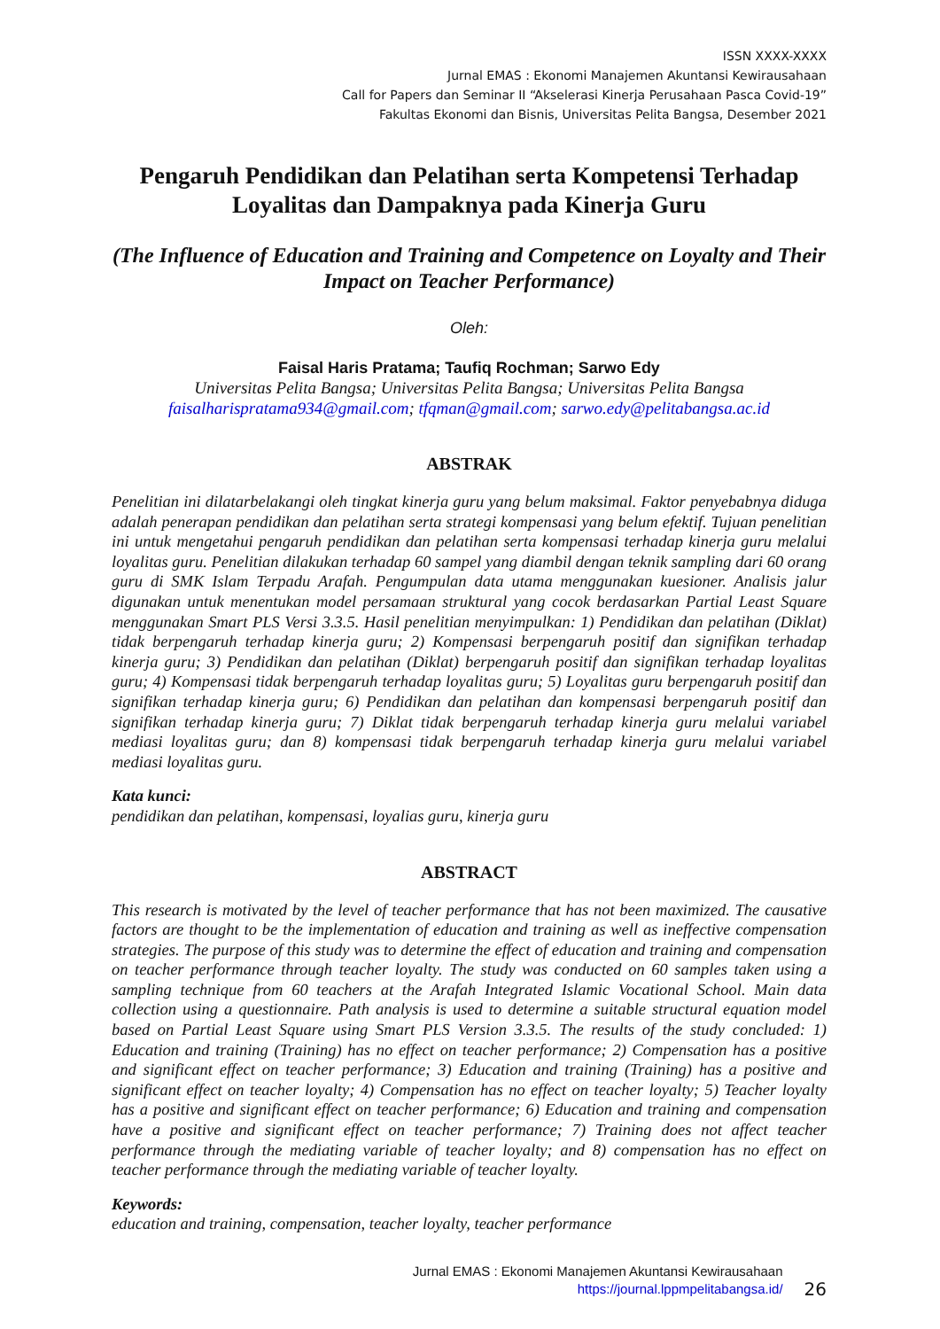ISSN XXXX-XXXX
Jurnal EMAS : Ekonomi Manajemen Akuntansi Kewirausahaan
Call for Papers dan Seminar II “Akselerasi Kinerja Perusahaan Pasca Covid-19”
Fakultas Ekonomi dan Bisnis, Universitas Pelita Bangsa, Desember 2021
Pengaruh Pendidikan dan Pelatihan serta Kompetensi Terhadap Loyalitas dan Dampaknya pada Kinerja Guru
(The Influence of Education and Training and Competence on Loyalty and Their Impact on Teacher Performance)
Oleh:
Faisal Haris Pratama; Taufiq Rochman; Sarwo Edy
Universitas Pelita Bangsa; Universitas Pelita Bangsa; Universitas Pelita Bangsa
faisalharispratama934@gmail.com; tfqman@gmail.com; sarwo.edy@pelitabangsa.ac.id
ABSTRAK
Penelitian ini dilatarbelakangi oleh tingkat kinerja guru yang belum maksimal. Faktor penyebabnya diduga adalah penerapan pendidikan dan pelatihan serta strategi kompensasi yang belum efektif. Tujuan penelitian ini untuk mengetahui pengaruh pendidikan dan pelatihan serta kompensasi terhadap kinerja guru melalui loyalitas guru. Penelitian dilakukan terhadap 60 sampel yang diambil dengan teknik sampling dari 60 orang guru di SMK Islam Terpadu Arafah. Pengumpulan data utama menggunakan kuesioner. Analisis jalur digunakan untuk menentukan model persamaan struktural yang cocok berdasarkan Partial Least Square menggunakan Smart PLS Versi 3.3.5. Hasil penelitian menyimpulkan: 1) Pendidikan dan pelatihan (Diklat) tidak berpengaruh terhadap kinerja guru; 2) Kompensasi berpengaruh positif dan signifikan terhadap kinerja guru; 3) Pendidikan dan pelatihan (Diklat) berpengaruh positif dan signifikan terhadap loyalitas guru; 4) Kompensasi tidak berpengaruh terhadap loyalitas guru; 5) Loyalitas guru berpengaruh positif dan signifikan terhadap kinerja guru; 6) Pendidikan dan pelatihan dan kompensasi berpengaruh positif dan signifikan terhadap kinerja guru; 7) Diklat tidak berpengaruh terhadap kinerja guru melalui variabel mediasi loyalitas guru; dan 8) kompensasi tidak berpengaruh terhadap kinerja guru melalui variabel mediasi loyalitas guru.
Kata kunci:
pendidikan dan pelatihan, kompensasi, loyalias guru, kinerja guru
ABSTRACT
This research is motivated by the level of teacher performance that has not been maximized. The causative factors are thought to be the implementation of education and training as well as ineffective compensation strategies. The purpose of this study was to determine the effect of education and training and compensation on teacher performance through teacher loyalty. The study was conducted on 60 samples taken using a sampling technique from 60 teachers at the Arafah Integrated Islamic Vocational School. Main data collection using a questionnaire. Path analysis is used to determine a suitable structural equation model based on Partial Least Square using Smart PLS Version 3.3.5. The results of the study concluded: 1) Education and training (Training) has no effect on teacher performance; 2) Compensation has a positive and significant effect on teacher performance; 3) Education and training (Training) has a positive and significant effect on teacher loyalty; 4) Compensation has no effect on teacher loyalty; 5) Teacher loyalty has a positive and significant effect on teacher performance; 6) Education and training and compensation have a positive and significant effect on teacher performance; 7) Training does not affect teacher performance through the mediating variable of teacher loyalty; and 8) compensation has no effect on teacher performance through the mediating variable of teacher loyalty.
Keywords:
education and training, compensation, teacher loyalty, teacher performance
Jurnal EMAS : Ekonomi Manajemen Akuntansi Kewirausahaan
https://journal.lppmpelitabangsa.id/
26